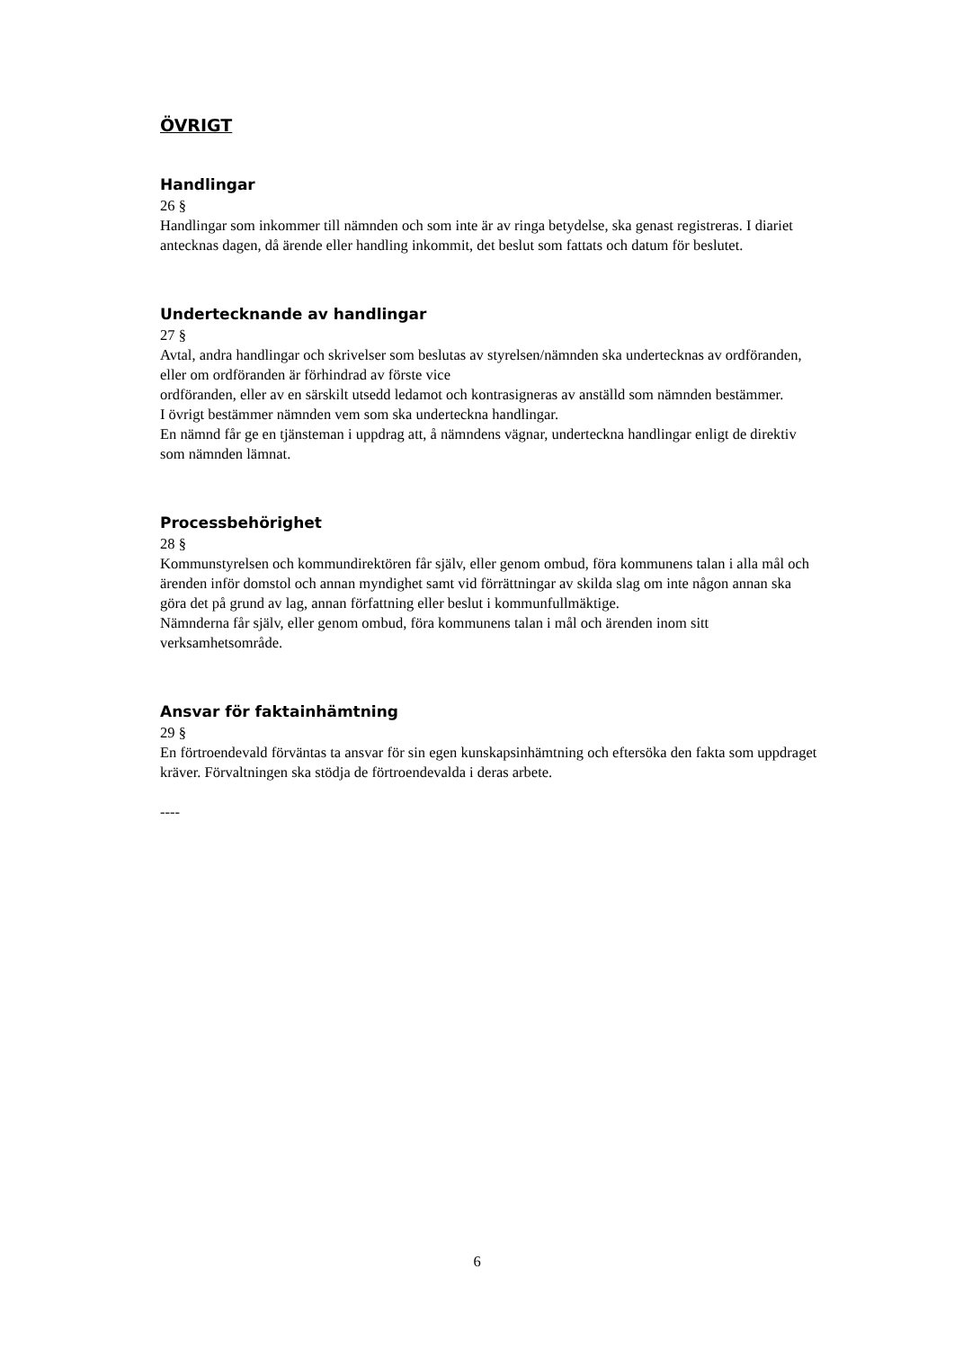ÖVRIGT
Handlingar
26 §
Handlingar som inkommer till nämnden och som inte är av ringa betydelse, ska genast registreras. I diariet antecknas dagen, då ärende eller handling inkommit, det beslut som fattats och datum för beslutet.
Undertecknande av handlingar
27 §
Avtal, andra handlingar och skrivelser som beslutas av styrelsen/nämnden ska undertecknas av ordföranden, eller om ordföranden är förhindrad av förste vice
ordföranden, eller av en särskilt utsedd ledamot och kontrasigneras av anställd som nämnden bestämmer.
I övrigt bestämmer nämnden vem som ska underteckna handlingar.
En nämnd får ge en tjänsteman i uppdrag att, å nämndens vägnar, underteckna handlingar enligt de direktiv som nämnden lämnat.
Processbehörighet
28 §
Kommunstyrelsen och kommundirektören får själv, eller genom ombud, föra kommunens talan i alla mål och ärenden inför domstol och annan myndighet samt vid förrättningar av skilda slag om inte någon annan ska göra det på grund av lag, annan författning eller beslut i kommunfullmäktige.
Nämnderna får själv, eller genom ombud, föra kommunens talan i mål och ärenden inom sitt verksamhetsområde.
Ansvar för faktainhämtning
29 §
En förtroendevald förväntas ta ansvar för sin egen kunskapsinhämtning och eftersöka den fakta som uppdraget kräver. Förvaltningen ska stödja de förtroendevalda i deras arbete.
----
6